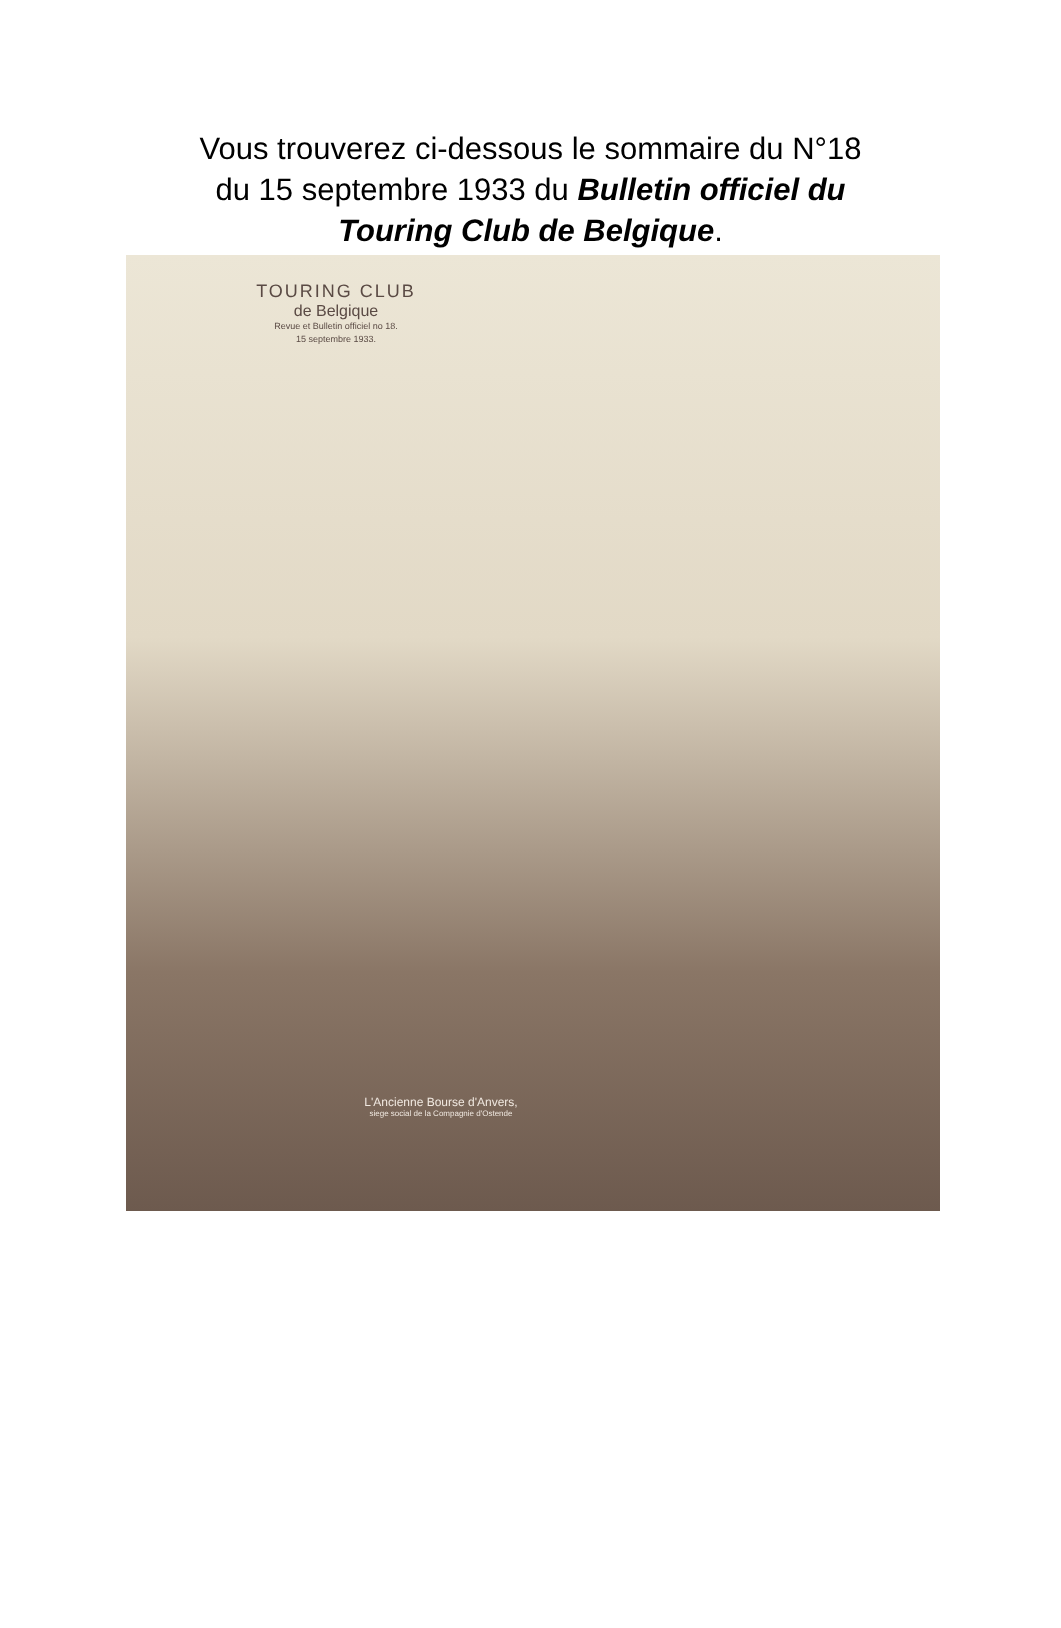Vous trouverez ci-dessous le sommaire du N°18
du 15 septembre 1933 du Bulletin officiel du
Touring Club de Belgique.
TOURING CLUB
de Belgique
Revue et Bulletin officiel no 18.
15 septembre 1933.
L'Ancienne Bourse d'Anvers,
siege social de la Compagnie d'Ostende